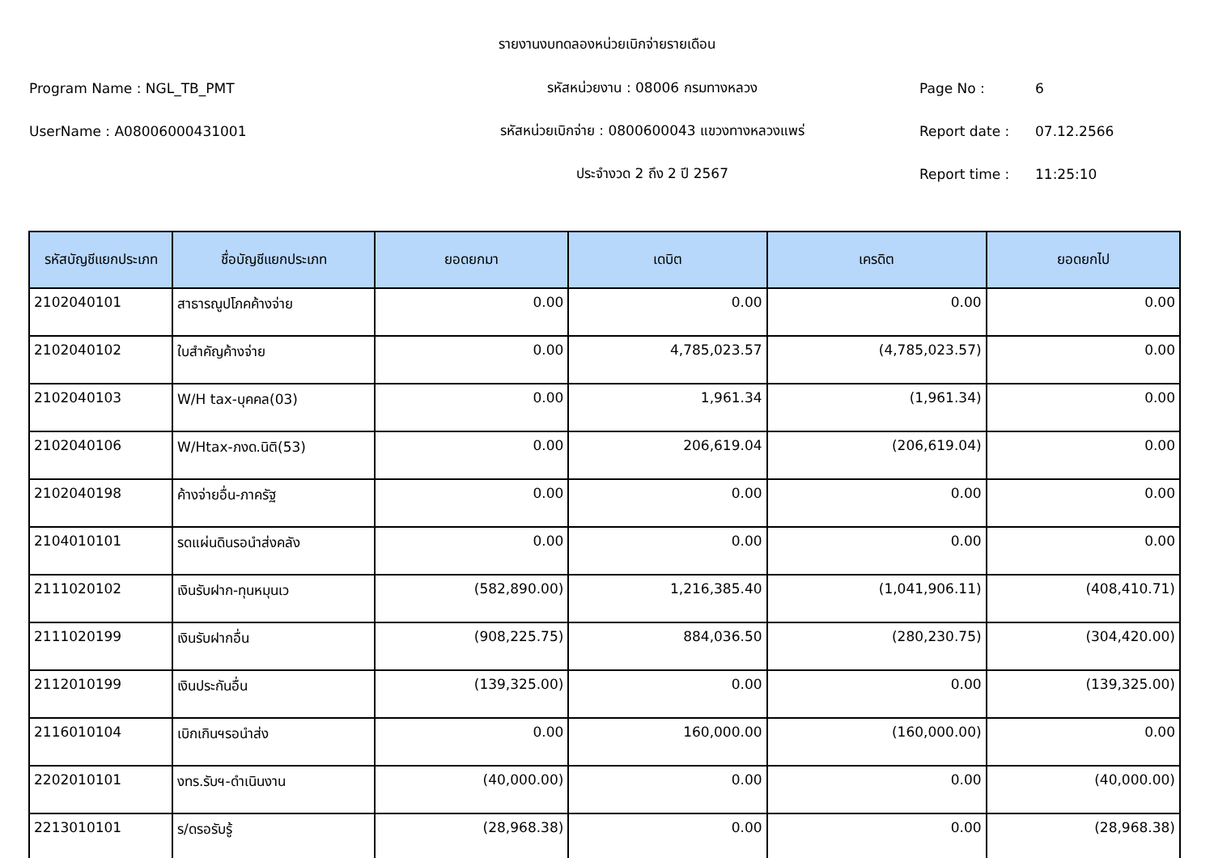รายงานงบทดลองหน่วยเบิกจ่ายรายเดือน
Program Name : NGL_TB_PMT รหัสหน่วยงาน : 08006 กรมทางหลวง Page No : 6
UserName : A08006000431001 รหัสหน่วยเบิกจ่าย : 0800600043 แขวงทางหลวงแพร่ Report date : 07.12.2566
ประจำงวด 2 ถึง 2 ปี 2567 Report time : 11:25:10
| รหัสบัญชีแยกประเภท | ชื่อบัญชีแยกประเภท | ยอดยกมา | เดบิต | เครดิต | ยอดยกไป |
| --- | --- | --- | --- | --- | --- |
| 2102040101 | สาธารณูปโภคค้างจ่าย | 0.00 | 0.00 | 0.00 | 0.00 |
| 2102040102 | ใบสำคัญค้างจ่าย | 0.00 | 4,785,023.57 | (4,785,023.57) | 0.00 |
| 2102040103 | W/H tax-บุคคล(03) | 0.00 | 1,961.34 | (1,961.34) | 0.00 |
| 2102040106 | W/Htax-ภงด.นิติ(53) | 0.00 | 206,619.04 | (206,619.04) | 0.00 |
| 2102040198 | ค้างจ่ายอื่น-ภาครัฐ | 0.00 | 0.00 | 0.00 | 0.00 |
| 2104010101 | รดแผ่นดินรอนำส่งคลัง | 0.00 | 0.00 | 0.00 | 0.00 |
| 2111020102 | เงินรับฝาก-ทุนหมุนเว | (582,890.00) | 1,216,385.40 | (1,041,906.11) | (408,410.71) |
| 2111020199 | เงินรับฝากอื่น | (908,225.75) | 884,036.50 | (280,230.75) | (304,420.00) |
| 2112010199 | เงินประกันอื่น | (139,325.00) | 0.00 | 0.00 | (139,325.00) |
| 2116010104 | เบิกเกินฯรอนำส่ง | 0.00 | 160,000.00 | (160,000.00) | 0.00 |
| 2202010101 | งทร.รับฯ-ดำเนินงาน | (40,000.00) | 0.00 | 0.00 | (40,000.00) |
| 2213010101 | ร/ดรอรับรู้ | (28,968.38) | 0.00 | 0.00 | (28,968.38) |